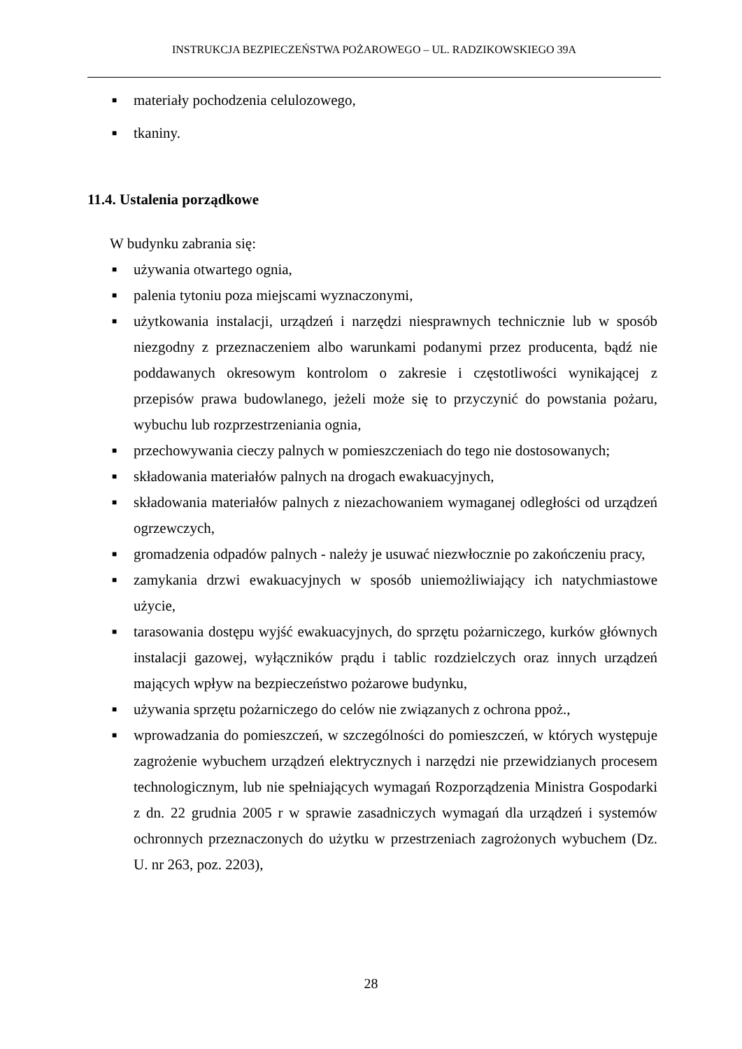INSTRUKCJA BEZPIECZEŃSTWA POŻAROWEGO – UL. RADZIKOWSKIEGO 39A
■ materiały pochodzenia celulozowego,
■ tkaniny.
11.4. Ustalenia porządkowe
W budynku zabrania się:
■ używania otwartego ognia,
■ palenia tytoniu poza miejscami wyznaczonymi,
■ użytkowania instalacji, urządzeń i narzędzi niesprawnych technicznie lub w sposób niezgodny z przeznaczeniem albo warunkami podanymi przez producenta, bądź nie poddawanych okresowym kontrolom o zakresie i częstotliwości wynikającej z przepisów prawa budowlanego, jeżeli może się to przyczynić do powstania pożaru, wybuchu lub rozprzestrzeniania ognia,
■ przechowywania cieczy palnych w pomieszczeniach do tego nie dostosowanych;
■ składowania materiałów palnych na drogach ewakuacyjnych,
■ składowania materiałów palnych z niezachowaniem wymaganej odległości od urządzeń ogrzewczych,
■ gromadzenia odpadów palnych - należy je usuwać niezwłocznie po zakończeniu pracy,
■ zamykania drzwi ewakuacyjnych w sposób uniemożliwiający ich natychmiastowe użycie,
■ tarasowania dostępu wyjść ewakuacyjnych, do sprzętu pożarniczego, kurków głównych instalacji gazowej, wyłączników prądu i tablic rozdzielczych oraz innych urządzeń mających wpływ na bezpieczeństwo pożarowe budynku,
■ używania sprzętu pożarniczego do celów nie związanych z ochrona ppoż.,
■ wprowadzania do pomieszczeń, w szczególności do pomieszczeń, w których występuje zagrożenie wybuchem urządzeń elektrycznych i narzędzi nie przewidzianych procesem technologicznym, lub nie spełniających wymagań Rozporządzenia Ministra Gospodarki z dn. 22 grudnia 2005 r w sprawie zasadniczych wymagań dla urządzeń i systemów ochronnych przeznaczonych do użytku w przestrzeniach zagrożonych wybuchem (Dz. U. nr 263, poz. 2203),
28